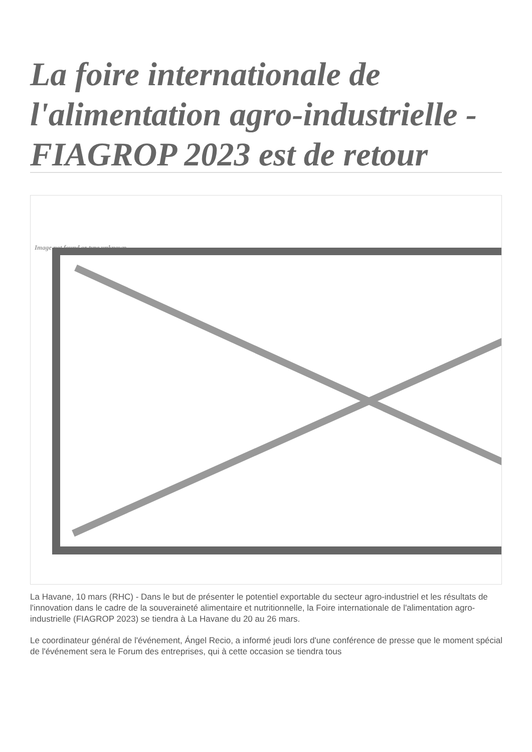La foire internationale de l'alimentation agro-industrielle - FIAGROP 2023 est de retour
Image not found or type unknown
La Havane, 10 mars (RHC) - Dans le but de présenter le potentiel exportable du secteur agro-industriel et les résultats de l'innovation dans le cadre de la souveraineté alimentaire et nutritionnelle, la Foire internationale de l'alimentation agro-industrielle (FIAGROP 2023) se tiendra à La Havane du 20 au 26 mars.
Le coordinateur général de l'événement, Ángel Recio, a informé jeudi lors d'une conférence de presse que le moment spécial de l'événement sera le Forum des entreprises, qui à cette occasion se tiendra tous